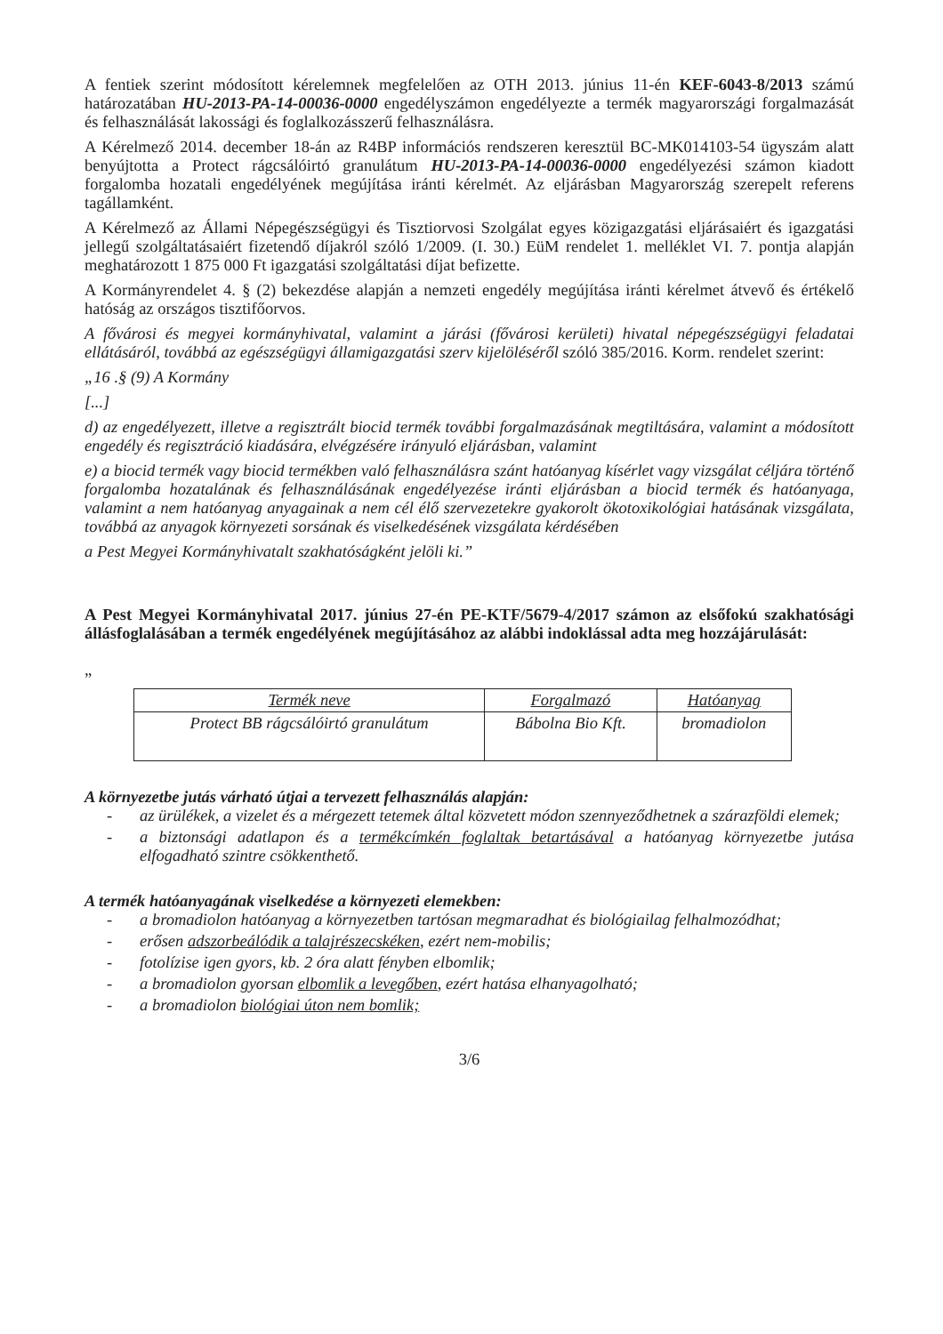A fentiek szerint módosított kérelemnek megfelelően az OTH 2013. június 11-én KEF-6043-8/2013 számú határozatában HU-2013-PA-14-00036-0000 engedélyszámon engedélyezte a termék magyarországi forgalmazását és felhasználását lakossági és foglalkozásszerű felhasználásra.
A Kérelmező 2014. december 18-án az R4BP információs rendszeren keresztül BC-MK014103-54 ügyszám alatt benyújtotta a Protect rágcsálóirtó granulátum HU-2013-PA-14-00036-0000 engedélyezési számon kiadott forgalomba hozatali engedélyének megújítása iránti kérelmét. Az eljárásban Magyarország szerepelt referens tagállamként.
A Kérelmező az Állami Népegészségügyi és Tisztiorvosi Szolgálat egyes közigazgatási eljárásaiért és igazgatási jellegű szolgáltatásaiért fizetendő díjakról szóló 1/2009. (I. 30.) EüM rendelet 1. melléklet VI. 7. pontja alapján meghatározott 1 875 000 Ft igazgatási szolgáltatási díjat befizette.
A Kormányrendelet 4. § (2) bekezdése alapján a nemzeti engedély megújítása iránti kérelmet átvevő és értékelő hatóság az országos tisztifőorvos.
A fővárosi és megyei kormányhivatal, valamint a járási (fővárosi kerületi) hivatal népegészségügyi feladatai ellátásáról, továbbá az egészségügyi államigazgatási szerv kijelöléséről szóló 385/2016. Korm. rendelet szerint:
„16 .§ (9) A Kormány
[...]
d) az engedélyezett, illetve a regisztrált biocid termék további forgalmazásának megtiltására, valamint a módosított engedély és regisztráció kiadására, elvégzésére irányuló eljárásban, valamint
e) a biocid termék vagy biocid termékben való felhasználásra szánt hatóanyag kísérlet vagy vizsgálat céljára történő forgalomba hozatalának és felhasználásának engedélyezése iránti eljárásban a biocid termék és hatóanyaga, valamint a nem hatóanyag anyagainak a nem cél élő szervezetekre gyakorolt ökotoxikológiai hatásának vizsgálata, továbbá az anyagok környezeti sorsának és viselkedésének vizsgálata kérdésében
a Pest Megyei Kormányhivatalt szakhatóságként jelöli ki.”
A Pest Megyei Kormányhivatal 2017. június 27-én PE-KTF/5679-4/2017 számon az elsőfokú szakhatósági állásfoglalásában a termék engedélyének megújításához az alábbi indoklással adta meg hozzájárulását:
„
| Termék neve | Forgalmazó | Hatóanyag |
| --- | --- | --- |
| Protect BB rágcsálóirtó granulátum | Bábolna Bio Kft. | bromadiolon |
A környezetbe jutás várható útjai a tervezett felhasználás alapján:
- az ürülékek, a vizelet és a mérgezett tetemek által közvetett módon szennyeződhetnek a szárazföldi elemek;
- a biztonsági adatlapon és a termékcímkén foglaltak betartásával a hatóanyag környezetbe jutása elfogadható szintre csökkenthető.
A termék hatóanyagának viselkedése a környezeti elemekben:
- a bromadiolon hatóanyag a környezetben tartósan megmaradhat és biológiailag felhalmozódhat;
- erősen adszorbeálódik a talajrészecskéken, ezért nem-mobilis;
- fotolízise igen gyors, kb. 2 óra alatt fényben elbomlik;
- a bromadiolon gyorsan elbomlik a levegőben, ezért hatása elhanyagolható;
- a bromadiolon biológiai úton nem bomlik;
3/6